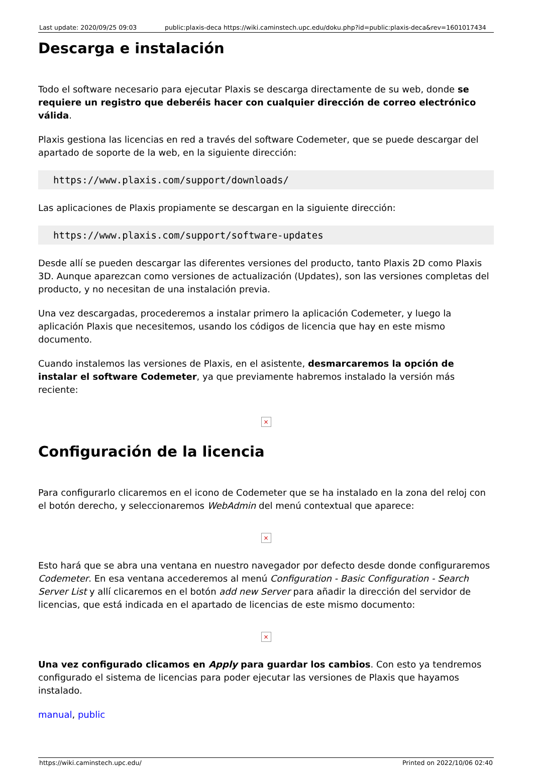Last update: 2020/09/25 09:03 public:plaxis-deca https://wiki.caminstech.upc.edu/doku.php?id=public:plaxis-deca&rev=1601017434
Descarga e instalación
Todo el software necesario para ejecutar Plaxis se descarga directamente de su web, donde se requiere un registro que deberéis hacer con cualquier dirección de correo electrónico válida.
Plaxis gestiona las licencias en red a través del software Codemeter, que se puede descargar del apartado de soporte de la web, en la siguiente dirección:
https://www.plaxis.com/support/downloads/
Las aplicaciones de Plaxis propiamente se descargan en la siguiente dirección:
https://www.plaxis.com/support/software-updates
Desde allí se pueden descargar las diferentes versiones del producto, tanto Plaxis 2D como Plaxis 3D. Aunque aparezcan como versiones de actualización (Updates), son las versiones completas del producto, y no necesitan de una instalación previa.
Una vez descargadas, procederemos a instalar primero la aplicación Codemeter, y luego la aplicación Plaxis que necesitemos, usando los códigos de licencia que hay en este mismo documento.
Cuando instalemos las versiones de Plaxis, en el asistente, desmarcaremos la opción de instalar el software Codemeter, ya que previamente habremos instalado la versión más reciente:
×
Configuración de la licencia
Para configurarlo clicaremos en el icono de Codemeter que se ha instalado en la zona del reloj con el botón derecho, y seleccionaremos WebAdmin del menú contextual que aparece:
×
Esto hará que se abra una ventana en nuestro navegador por defecto desde donde configuraremos Codemeter. En esa ventana accederemos al menú Configuration - Basic Configuration - Search Server List y allí clicaremos en el botón add new Server para añadir la dirección del servidor de licencias, que está indicada en el apartado de licencias de este mismo documento:
×
Una vez configurado clicamos en Apply para guardar los cambios. Con esto ya tendremos configurado el sistema de licencias para poder ejecutar las versiones de Plaxis que hayamos instalado.
manual, public
https://wiki.caminstech.upc.edu/ Printed on 2022/10/06 02:40